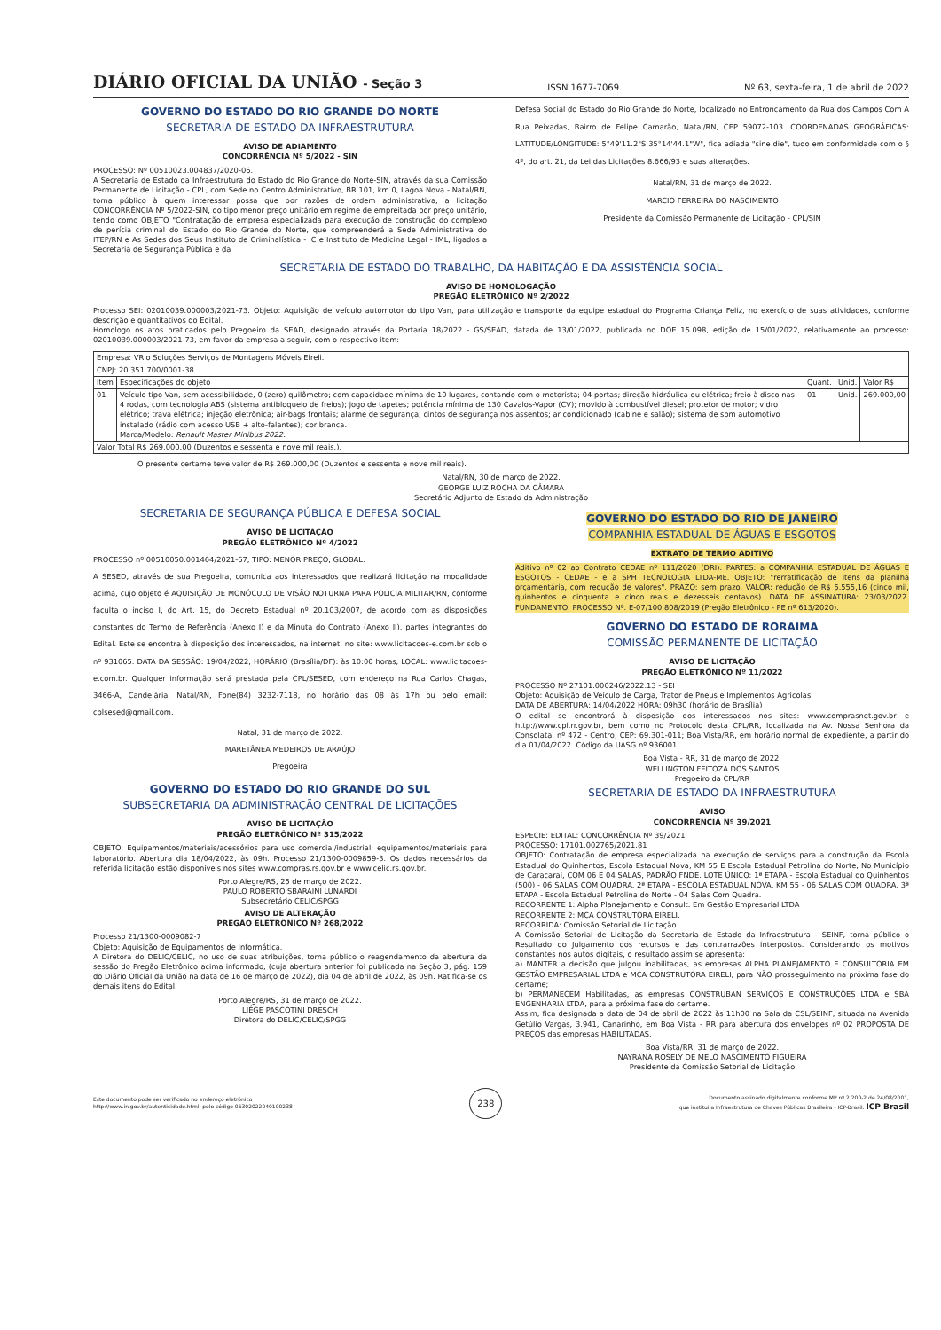DIÁRIO OFICIAL DA UNIÃO - Seção 3 ISSN 1677-7069 Nº 63, sexta-feira, 1 de abril de 2022
GOVERNO DO ESTADO DO RIO GRANDE DO NORTE
SECRETARIA DE ESTADO DA INFRAESTRUTURA
AVISO DE ADIAMENTO
CONCORRÊNCIA Nº 5/2022 - SIN
PROCESSO: Nº 00510023.004837/2020-06.
A Secretaria de Estado da Infraestrutura do Estado do Rio Grande do Norte-SIN, através da sua Comissão Permanente de Licitação - CPL, com Sede no Centro Administrativo, BR 101, km 0, Lagoa Nova - Natal/RN, torna público à quem interessar possa que por razões de ordem administrativa, a licitação CONCORRÊNCIA Nº 5/2022-SIN, do tipo menor preço unitário em regime de empreitada por preço unitário, tendo como OBJETO "Contratação de empresa especializada para execução de construção do complexo de perícia criminal do Estado do Rio Grande do Norte, que compreenderá a Sede Administrativa do ITEP/RN e As Sedes dos Seus Instituto de Criminalística - IC e Instituto de Medicina Legal - IML, ligados a Secretaria de Segurança Pública e da
Defesa Social do Estado do Rio Grande do Norte, localizado no Entroncamento da Rua dos Campos Com A Rua Peixadas, Bairro de Felipe Camarão, Natal/RN, CEP 59072-103. COORDENADAS GEOGRÁFICAS: LATITUDE/LONGITUDE: 5°49'11.2"S 35°14'44.1"W", fica adiada "sine die", tudo em conformidade com o § 4º, do art. 21, da Lei das Licitações 8.666/93 e suas alterações.
Natal/RN, 31 de março de 2022.
MARCIO FERREIRA DO NASCIMENTO
Presidente da Comissão Permanente de Licitação - CPL/SIN
SECRETARIA DE ESTADO DO TRABALHO, DA HABITAÇÃO E DA ASSISTÊNCIA SOCIAL
AVISO DE HOMOLOGAÇÃO
PREGÃO ELETRÔNICO Nº 2/2022
Processo SEI: 02010039.000003/2021-73. Objeto: Aquisição de veículo automotor do tipo Van, para utilização e transporte da equipe estadual do Programa Criança Feliz, no exercício de suas atividades, conforme descrição e quantitativos do Edital.
Homologo os atos praticados pelo Pregoeiro da SEAD, designado através da Portaria 18/2022 - GS/SEAD, datada de 13/01/2022, publicada no DOE 15.098, edição de 15/01/2022, relativamente ao processo: 02010039.000003/2021-73, em favor da empresa a seguir, com o respectivo item:
| Empresa: VRio Soluções Serviços de Montagens Móveis Eireli. | | | | |
| CNPJ: 20.351.700/0001-38 | | | | |
| Item | Especificações do objeto | Quant. | Unid. | Valor R$ |
| 01 | Veículo tipo Van, sem acessibilidade, 0 (zero) quilômetro; com capacidade mínima de 10 lugares, contando com o motorista; 04 portas; direção hidráulica ou elétrica; freio à disco nas 4 rodas, com tecnologia ABS (sistema antibloqueio de freios); jogo de tapetes; potência mínima de 130 Cavalos-Vapor (CV); movido à combustível diesel; protetor de motor; vidro elétrico; trava elétrica; injeção eletrônica; air-bags frontais; alarme de segurança; cintos de segurança nos assentos; ar condicionado (cabine e salão); sistema de som automotivo instalado (rádio com acesso USB + alto-falantes); cor branca. Marca/Modelo: Renault Master Minibus 2022. | 01 | Unid. | 269.000,00 |
| Valor Total R$ 269.000,00 (Duzentos e sessenta e nove mil reais.). | | | | |
O presente certame teve valor de R$ 269.000,00 (Duzentos e sessenta e nove mil reais).
Natal/RN, 30 de março de 2022.
GEORGE LUIZ ROCHA DA CÂMARA
Secretário Adjunto de Estado da Administração
SECRETARIA DE SEGURANÇA PÚBLICA E DEFESA SOCIAL
AVISO DE LICITAÇÃO
PREGÃO ELETRÔNICO Nº 4/2022
PROCESSO nº 00510050.001464/2021-67, TIPO: MENOR PREÇO, GLOBAL.
A SESED, através de sua Pregoeira, comunica aos interessados que realizará licitação na modalidade acima, cujo objeto é AQUISIÇÃO DE MONÓCULO DE VISÃO NOTURNA PARA POLICIA MILITAR/RN, conforme faculta o inciso I, do Art. 15, do Decreto Estadual nº 20.103/2007, de acordo com as disposições constantes do Termo de Referência (Anexo I) e da Minuta do Contrato (Anexo II), partes integrantes do Edital. Este se encontra à disposição dos interessados, na internet, no site: www.licitacoes-e.com.br sob o nº 931065. DATA DA SESSÃO: 19/04/2022, HORÁRIO (Brasília/DF): às 10:00 horas, LOCAL: www.licitacoes-e.com.br. Qualquer informação será prestada pela CPL/SESED, com endereço na Rua Carlos Chagas, 3466-A, Candelária, Natal/RN, Fone(84) 3232-7118, no horário das 08 às 17h ou pelo email: cplsesed@gmail.com.
Natal, 31 de março de 2022.
MARETÂNEA MEDEIROS DE ARAÚJO
Pregoeira
GOVERNO DO ESTADO DO RIO GRANDE DO SUL
SUBSECRETARIA DA ADMINISTRAÇÃO CENTRAL DE LICITAÇÕES
AVISO DE LICITAÇÃO
PREGÃO ELETRÔNICO Nº 315/2022
OBJETO: Equipamentos/materiais/acessórios para uso comercial/industrial; equipamentos/materiais para laboratório. Abertura dia 18/04/2022, às 09h. Processo 21/1300-0009859-3. Os dados necessários da referida licitação estão disponíveis nos sites www.compras.rs.gov.br e www.celic.rs.gov.br.
Porto Alegre/RS, 25 de março de 2022.
PAULO ROBERTO SBARAINI LUNARDI
Subsecretário CELIC/SPGG
AVISO DE ALTERAÇÃO
PREGÃO ELETRÔNICO Nº 268/2022
Processo 21/1300-0009082-7
Objeto: Aquisição de Equipamentos de Informática.
A Diretora do DELIC/CELIC, no uso de suas atribuições, torna público o reagendamento da abertura da sessão do Pregão Eletrônico acima informado, (cuja abertura anterior foi publicada na Seção 3, pág. 159 do Diário Oficial da União na data de 16 de março de 2022), dia 04 de abril de 2022, às 09h. Ratifica-se os demais itens do Edital.
Porto Alegre/RS, 31 de março de 2022.
LIÉGE PASCOTINI DRESCH
Diretora do DELIC/CELIC/SPGG
GOVERNO DO ESTADO DO RIO DE JANEIRO
COMPANHIA ESTADUAL DE ÁGUAS E ESGOTOS
EXTRATO DE TERMO ADITIVO
Aditivo nº 02 ao Contrato CEDAE nº 111/2020 (DRI). PARTES: a COMPANHIA ESTADUAL DE ÁGUAS E ESGOTOS - CEDAE - e a SPH TECNOLOGIA LTDA-ME. OBJETO: "rerratificação de itens da planilha orçamentária, com redução de valores". PRAZO: sem prazo. VALOR: redução de R$ 5.555,16 (cinco mil, quinhentos e cinquenta e cinco reais e dezesseis centavos). DATA DE ASSINATURA: 23/03/2022. FUNDAMENTO: PROCESSO Nº. E-07/100.808/2019 (Pregão Eletrônico - PE nº 613/2020).
GOVERNO DO ESTADO DE RORAIMA
COMISSÃO PERMANENTE DE LICITAÇÃO
AVISO DE LICITAÇÃO
PREGÃO ELETRÔNICO Nº 11/2022
PROCESSO Nº 27101.000246/2022.13 - SEI
Objeto: Aquisição de Veículo de Carga, Trator de Pneus e Implementos Agrícolas
DATA DE ABERTURA: 14/04/2022 HORA: 09h30 (horário de Brasília)
O edital se encontrará à disposição dos interessados nos sites: www.comprasnet.gov.br e http://www.cpl.rr.gov.br, bem como no Protocolo desta CPL/RR, localizada na Av. Nossa Senhora da Consolata, nº 472 - Centro; CEP: 69.301-011; Boa Vista/RR, em horário normal de expediente, a partir do dia 01/04/2022. Código da UASG nº 936001.
Boa Vista - RR, 31 de março de 2022.
WELLINGTON FEITOZA DOS SANTOS
Pregoeiro da CPL/RR
SECRETARIA DE ESTADO DA INFRAESTRUTURA
AVISO
CONCORRÊNCIA Nº 39/2021
ESPECIE: EDITAL: CONCORRÊNCIA Nº 39/2021
PROCESSO: 17101.002765/2021.81
OBJETO: Contratação de empresa especializada na execução de serviços para a construção da Escola Estadual do Quinhentos, Escola Estadual Nova, KM 55 E Escola Estadual Petrolina do Norte, No Município de Caracaraí, COM 06 E 04 SALAS, PADRÃO FNDE. LOTE ÚNICO: 1ª ETAPA - Escola Estadual do Quinhentos (500) - 06 SALAS COM QUADRA. 2ª ETAPA - ESCOLA ESTADUAL NOVA, KM 55 - 06 SALAS COM QUADRA. 3ª ETAPA - Escola Estadual Petrolina do Norte - 04 Salas Com Quadra.
RECORRENTE 1: Alpha Planejamento e Consult. Em Gestão Empresarial LTDA
RECORRENTE 2: MCA CONSTRUTORA EIRELI.
RECORRIDA: Comissão Setorial de Licitação.
A Comissão Setorial de Licitação da Secretaria de Estado da Infraestrutura - SEINF, torna público o Resultado do Julgamento dos recursos e das contrarrazões interpostos. Considerando os motivos constantes nos autos digitais, o resultado assim se apresenta:
a) MANTER a decisão que julgou inabilitadas, as empresas ALPHA PLANEJAMENTO E CONSULTORIA EM GESTÃO EMPRESARIAL LTDA e MCA CONSTRUTORA EIRELI, para NÃO prosseguimento na próxima fase do certame;
b) PERMANECEM Habilitadas, as empresas CONSTRUBAN SERVIÇOS E CONSTRUÇÕES LTDA e SBA ENGENHARIA LTDA, para a próxima fase do certame.
Assim, fica designada a data de 04 de abril de 2022 às 11h00 na Sala da CSL/SEINF, situada na Avenida Getúlio Vargas, 3.941, Canarinho, em Boa Vista - RR para abertura dos envelopes nº 02 PROPOSTA DE PREÇOS das empresas HABILITADAS.
Boa Vista/RR, 31 de março de 2022.
NAYRANA ROSELY DE MELO NASCIMENTO FIGUEIRA
Presidente da Comissão Setorial de Licitação
Este documento pode ser verificado no endereço eletrônico
http://www.in.gov.br/autenticidade.html, pelo código 05302022040100238 238 Documento assinado digitalmente conforme MP nº 2.200-2 de 24/08/2001,
que institui a Infraestrutura de Chaves Públicas Brasileira - ICP-Brasil. ICP Brasil